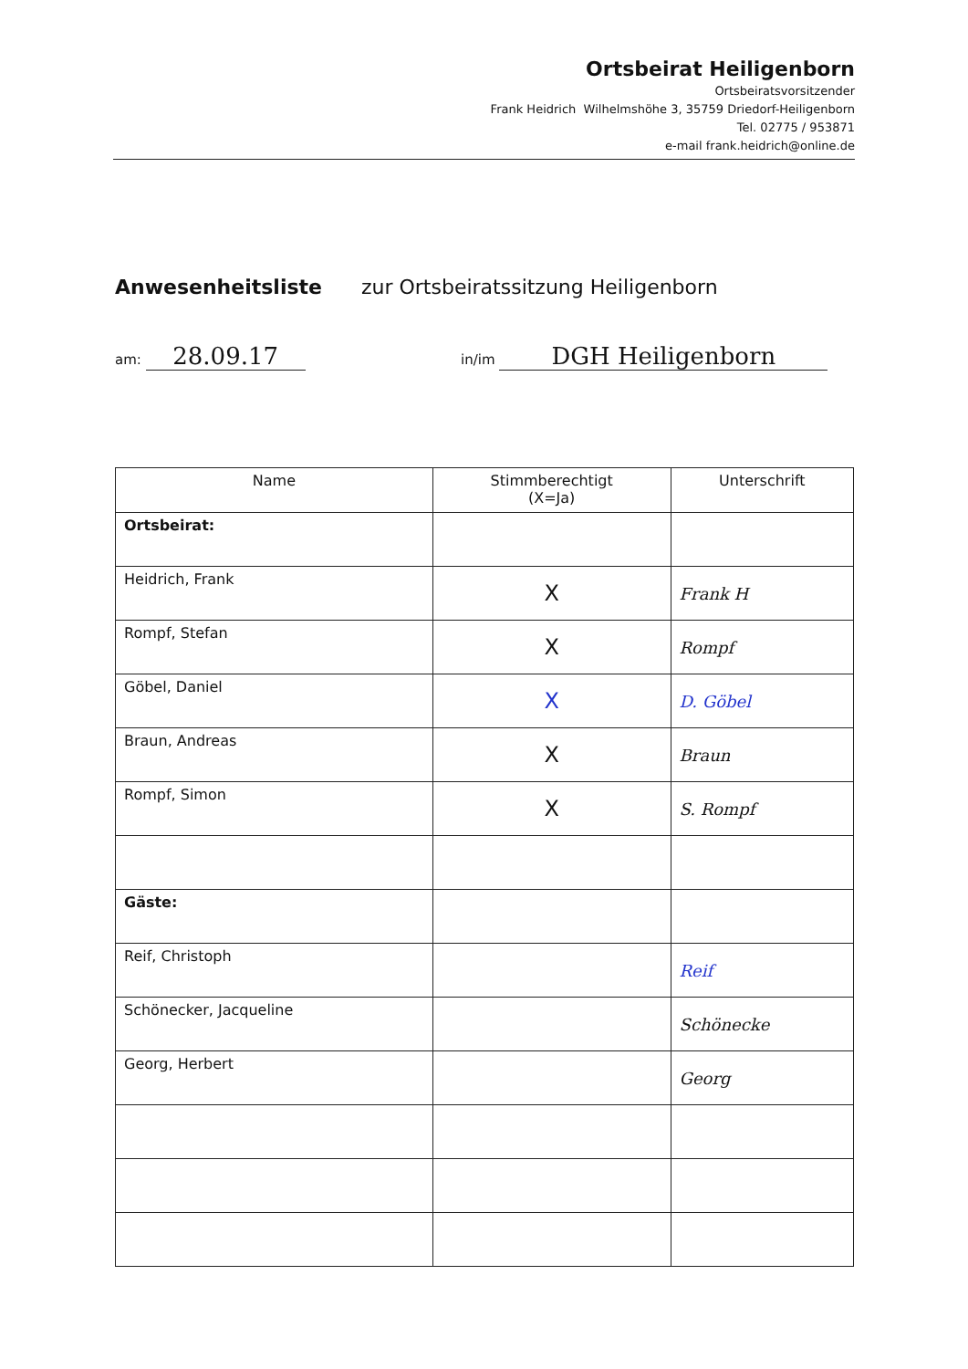Ortsbeirat Heiligenborn
Ortsbeiratsvorsitzender
Frank Heidrich Wilhelmshöhe 3, 35759 Driedorf-Heiligenborn
Tel. 02775 / 953871
e-mail frank.heidrich@online.de
Anwesenheitsliste zur Ortsbeiratssitzung Heiligenborn
am: 28.09.17 in/im DGH Heiligenborn
| Name | Stimmberechtigt (X=Ja) | Unterschrift |
| --- | --- | --- |
| Ortsbeirat: | | |
| Heidrich, Frank | X | Frank H |
| Rompf, Stefan | X | Rompf |
| Göbel, Daniel | X | D. Göbel |
| Braun, Andreas | X | Braun |
| Rompf, Simon | X | S. Rompf |
| Gäste: | | |
| Reif, Christoph | | Reif |
| Schönecker, Jacqueline | | Schönecke |
| Georg, Herbert | | Georg |